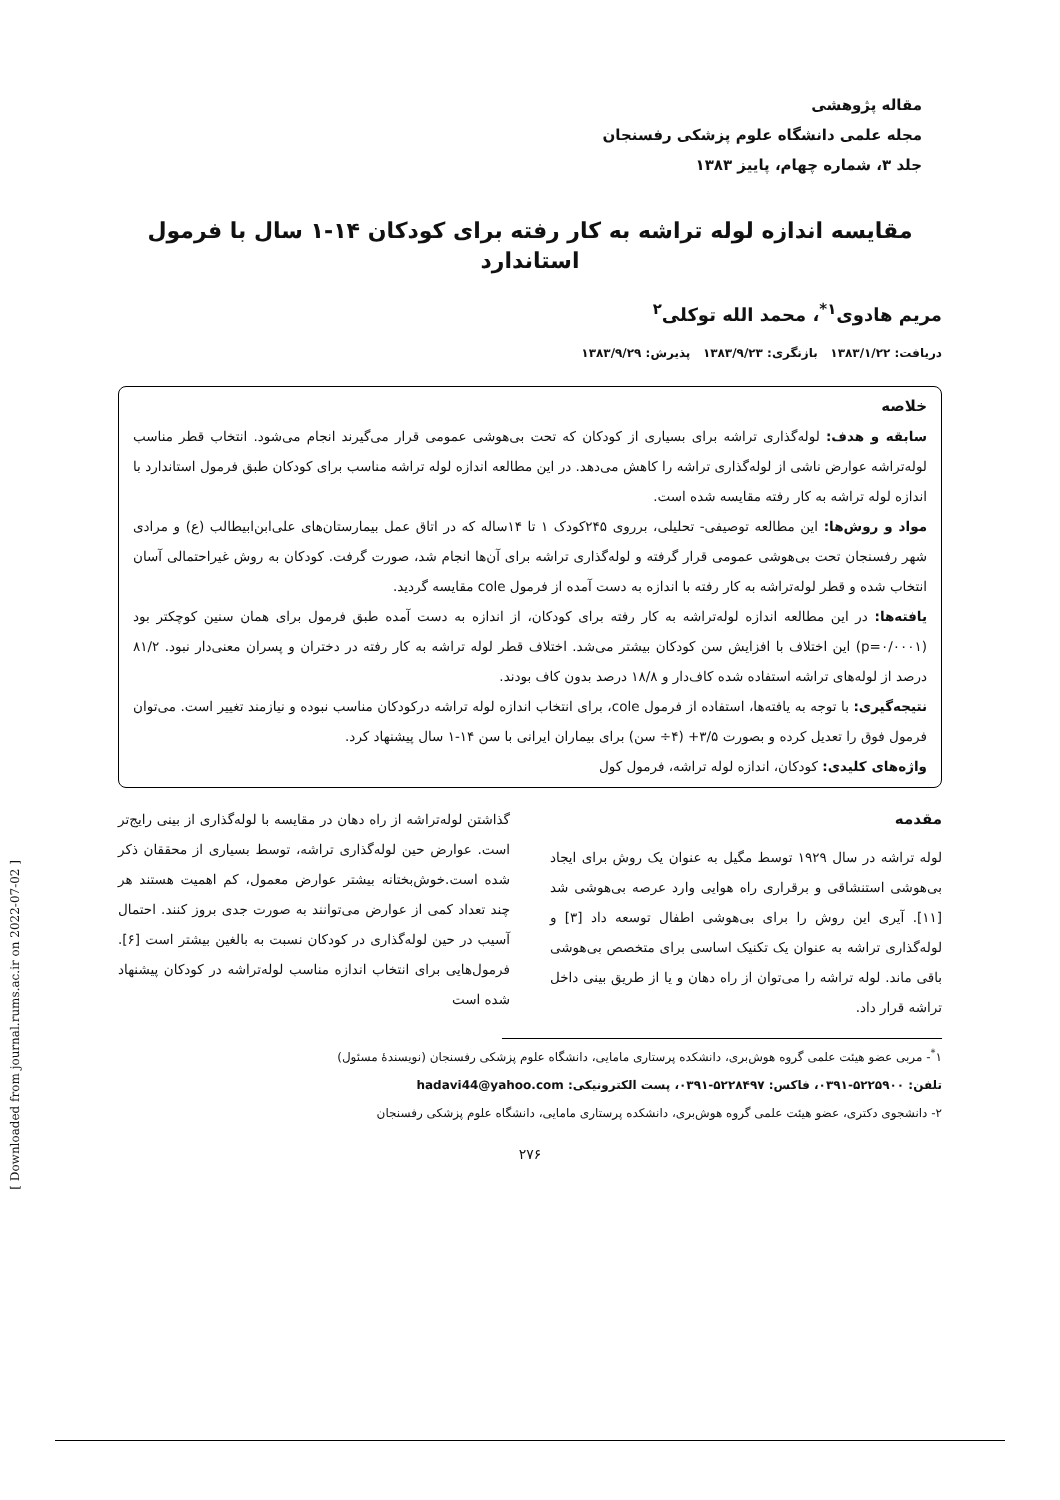[ Downloaded from journal.rums.ac.ir on 2022-07-02 ]
مقاله پژوهشی
مجله علمی دانشگاه علوم پزشکی رفسنجان
جلد ۳، شماره چهام، پاییز ۱۳۸۳
مقایسه اندازه لوله تراشه به کار رفته برای کودکان ۱۴-۱ سال با فرمول استاندارد
مریم هادوی<sup>۱*</sup>، محمد الله توکلی<sup>۲</sup>
دریافت: ۱۳۸۳/۱/۲۲ بازنگری: ۱۳۸۳/۹/۲۳ پذیرش: ۱۳۸۳/۹/۲۹
خلاصه
سابقه و هدف: لوله‌گذاری تراشه برای بسیاری از کودکان که تحت بی‌هوشی عمومی قرار می‌گیرند انجام می‌شود. انتخاب قطر مناسب لوله‌تراشه عوارض ناشی از لوله‌گذاری تراشه را کاهش می‌دهد. در این مطالعه اندازه لوله تراشه مناسب برای کودکان طبق فرمول استاندارد با اندازه لوله تراشه به کار رفته مقایسه شده است.
مواد و روش‌ها: این مطالعه توصیفی- تحلیلی، برروی ۲۴۵کودک ۱ تا ۱۴ساله که در اتاق عمل بیمارستان‌های علی‌ابن‌ابیطالب (ع) و مرادی شهر رفسنجان تحت بی‌هوشی عمومی قرار گرفته و لوله‌گذاری تراشه برای آن‌ها انجام شد، صورت گرفت. کودکان به روش غیراحتمالی آسان انتخاب شده و قطر لوله‌تراشه به کار رفته با اندازه به دست آمده از فرمول cole مقایسه گردید.
یافته‌ها: در این مطالعه اندازه لوله‌تراشه به کار رفته برای کودکان، از اندازه به دست آمده طبق فرمول برای همان سنین کوچکتر بود (p=۰/۰۰۰۱) این اختلاف با افزایش سن کودکان بیشتر می‌شد. اختلاف قطر لوله تراشه به کار رفته در دختران و پسران معنی‌دار نبود. ۸۱/۲ درصد از لوله‌های تراشه استفاده شده کاف‌دار و ۱۸/۸ درصد بدون کاف بودند.
نتیجه‌گیری: با توجه به یافته‌ها، استفاده از فرمول cole، برای انتخاب اندازه لوله تراشه درکودکان مناسب نبوده و نیازمند تغییر است. می‌توان فرمول فوق را تعدیل کرده و بصورت ۳/۵+ (۴÷ سن) برای بیماران ایرانی با سن ۱۴-۱ سال پیشنهاد کرد.
واژه‌های کلیدی: کودکان، اندازه لوله تراشه، فرمول کول
مقدمه
لوله تراشه در سال ۱۹۲۹ توسط مگیل به عنوان یک روش برای ایجاد بی‌هوشی استنشاقی و برقراری راه هوایی وارد عرصه بی‌هوشی شد [۱۱]. آیری این روش را برای بی‌هوشی اطفال توسعه داد [۳] و لوله‌گذاری تراشه به عنوان یک تکنیک اساسی برای متخصص بی‌هوشی باقی ماند. لوله تراشه را می‌توان از راه دهان و یا از طریق بینی داخل تراشه قرار داد.
گذاشتن لوله‌تراشه از راه دهان در مقایسه با لوله‌گذاری از بینی رایج‌تر است. عوارض حین لوله‌گذاری تراشه، توسط بسیاری از محققان ذکر شده است.خوش‌بختانه بیشتر عوارض معمول، کم اهمیت هستند هر چند تعداد کمی از عوارض می‌توانند به صورت جدی بروز کنند. احتمال آسیب در حین لوله‌گذاری در کودکان نسبت به بالغین بیشتر است [۶]. فرمول‌هایی برای انتخاب اندازه مناسب لوله‌تراشه در کودکان پیشنهاد شده است
۱<sup>*</sup>- مربی عضو هیئت علمی گروه هوش‌بری، دانشکده پرستاری مامایی، دانشگاه علوم پزشکی رفسنجان (نویسندهٔ مسئول)
تلفن: ۵۲۲۵۹۰۰-۰۳۹۱، فاکس: ۵۲۲۸۴۹۷-۰۳۹۱، پست الکترونیکی: hadavi44@yahoo.com
۲- دانشجوی دکتری، عضو هیئت علمی گروه هوش‌بری، دانشکده پرستاری مامایی، دانشگاه علوم پزشکی رفسنجان
۲۷۶